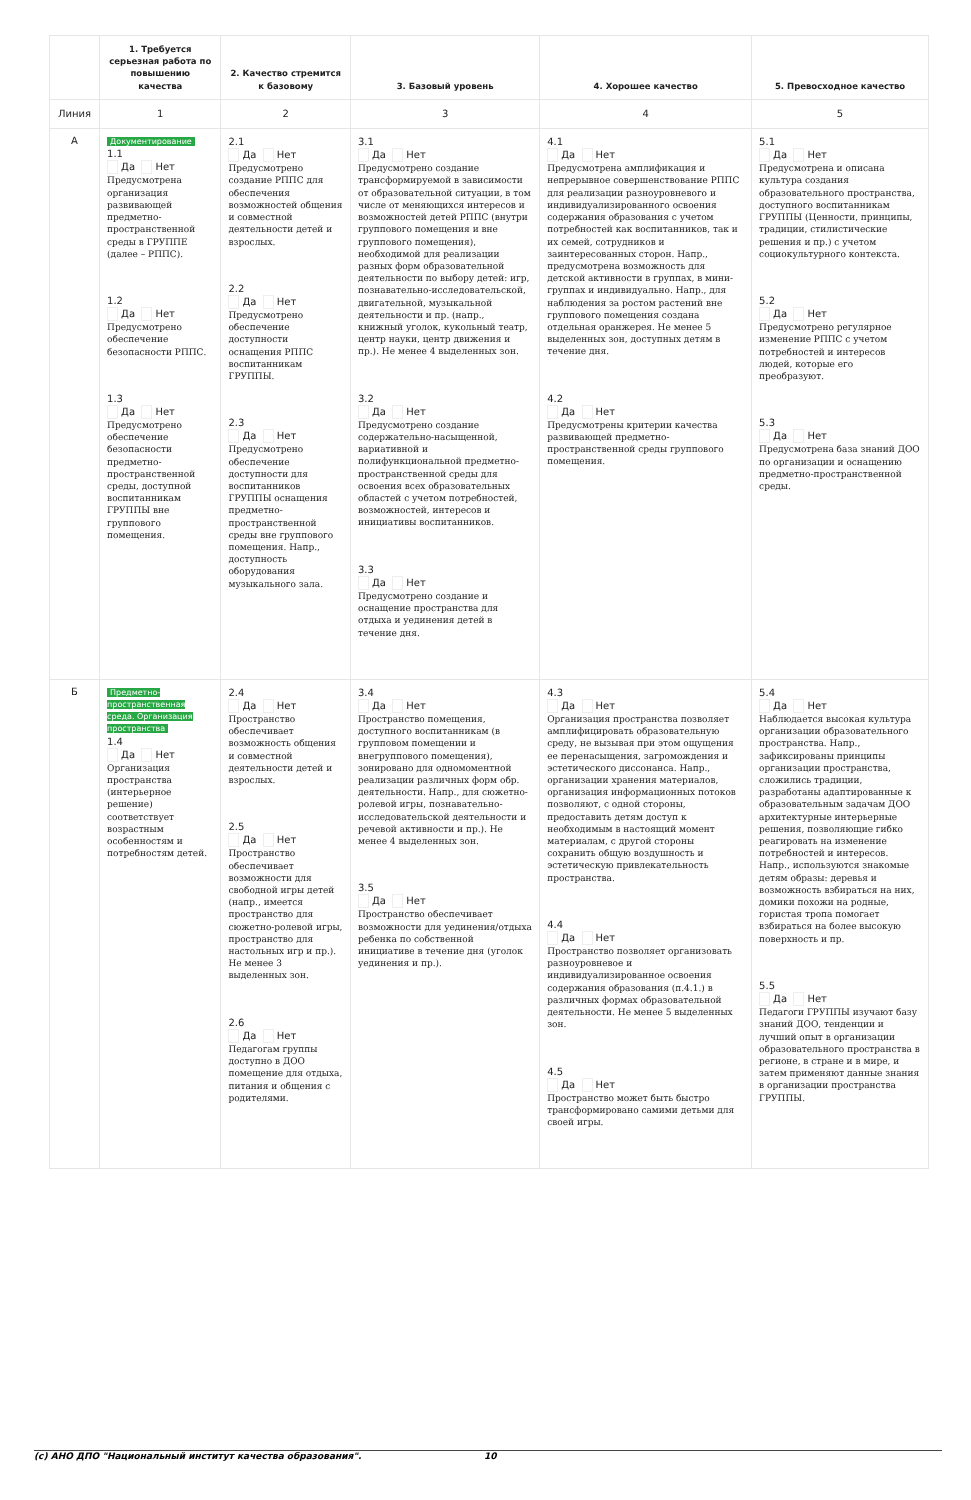| | 1. Требуется серьезная работа по повышению качества | 2. Качество стремится к базовому | 3. Базовый уровень | 4. Хорошее качество | 5. Превосходное качество |
| --- | --- | --- | --- | --- | --- |
| Линия | 1 | 2 | 3 | 4 | 5 |
| А | Документирование 1.1 Да Нет Предусмотрена организация развивающей предметно-пространственной среды в ГРУППЕ (далее – РППС). 1.2 Да Нет Предусмотрено обеспечение безопасности РППС. 1.3 Да Нет Предусмотрено обеспечение безопасности предметно-пространственной среды, доступной воспитанникам ГРУППЫ вне группового помещения. | 2.1 Да Нет Предусмотрено создание РППС для обеспечения возможностей общения и совместной деятельности детей и взрослых. 2.2 Да Нет Предусмотрено обеспечение доступности оснащения РППС воспитанникам ГРУППЫ. 2.3 Да Нет Предусмотрено обеспечение доступности для воспитанников ГРУППЫ оснащения предметно-пространственной среды вне группового помещения. Напр., доступность оборудования музыкального зала. | 3.1 Да Нет Предусмотрено создание трансформируемой в зависимости от образовательной ситуации, в том числе от меняющихся интересов и возможностей детей РППС (внутри группового помещения и вне группового помещения), необходимой для реализации разных форм образовательной деятельности по выбору детей: игр, познавательно-исследовательской, двигательной, музыкальной деятельности и пр. (напр., книжный уголок, кукольный театр, центр науки, центр движения и пр.). Не менее 4 выделенных зон. 3.2 Да Нет Предусмотрено создание содержательно-насыщенной, вариативной и полифункциональной предметно-пространственной среды для освоения всех образовательных областей с учетом потребностей, возможностей, интересов и инициативы воспитанников. 3.3 Да Нет Предусмотрено создание и оснащение пространства для отдыха и уединения детей в течение дня. | 4.1 Да Нет Предусмотрена амплификация и непрерывное совершенствование РППС для реализации разноуровневого и индивидуализированного освоения содержания образования с учетом потребностей как воспитанников, так и их семей, сотрудников и заинтересованных сторон. Напр., предусмотрена возможность для детской активности в группах, в мини-группах и индивидуально. Напр., для наблюдения за ростом растений вне группового помещения создана отдельная оранжерея. Не менее 5 выделенных зон, доступных детям в течение дня. 4.2 Да Нет Предусмотрены критерии качества развивающей предметно-пространственной среды группового помещения. | 5.1 Да Нет Предусмотрена и описана культура создания образовательного пространства, доступного воспитанникам ГРУППЫ (Ценности, принципы, традиции, стилистические решения и пр.) с учетом социокультурного контекста. 5.2 Да Нет Предусмотрено регулярное изменение РППС с учетом потребностей и интересов людей, которые его преобразуют. 5.3 Да Нет Предусмотрена база знаний ДОО по организации и оснащению предметно-пространственной среды. |
| Б | Предметно-пространственная среда. Организация пространства 1.4 Да Нет Организация пространства (интерьерное решение) соответствует возрастным особенностям и потребностям детей. | 2.4 Да Нет Пространство обеспечивает возможность общения и совместной деятельности детей и взрослых. 2.5 Да Нет Пространство обеспечивает возможности для свободной игры детей (напр., имеется пространство для сюжетно-ролевой игры, пространство для настольных игр и пр.). Не менее 3 выделенных зон. 2.6 Да Нет Педагогам группы доступно в ДОО помещение для отдыха, питания и общения с родителями. | 3.4 Да Нет Пространство помещения, доступного воспитанникам (в групповом помещении и внегруппового помещения), зонировано для одномоментной реализации различных форм обр. деятельности. Напр., для сюжетно-ролевой игры, познавательно-исследовательской деятельности и речевой активности и пр.). Не менее 4 выделенных зон. 3.5 Да Нет Пространство обеспечивает возможности для уединения/отдыха ребенка по собственной инициативе в течение дня (уголок уединения и пр.). | 4.3 Да Нет Организация пространства позволяет амплифицировать образовательную среду, не вызывая при этом ощущения ее перенасыщения, загромождения и эстетического диссонанса. Напр., организации хранения материалов, организация информационных потоков позволяют, с одной стороны, предоставить детям доступ к необходимым в настоящий момент материалам, с другой стороны сохранить общую воздушность и эстетическую привлекательность пространства. 4.4 Да Нет Пространство позволяет организовать разноуровневое и индивидуализированное освоения содержания образования (п.4.1.) в различных формах образовательной деятельности. Не менее 5 выделенных зон. 4.5 Да Нет Пространство может быть быстро трансформировано самими детьми для своей игры. | 5.4 Да Нет Наблюдается высокая культура организации образовательного пространства. Напр., зафиксированы принципы организации пространства, сложились традиции, разработаны адаптированные к образовательным задачам ДОО архитектурные интерьерные решения, позволяющие гибко реагировать на изменение потребностей и интересов. Напр., используются знакомые детям образы: деревья и возможность взбираться на них, домики похожи на родные, гористая тропа помогает взбираться на более высокую поверхность и пр. 5.5 Да Нет Педагоги ГРУППЫ изучают базу знаний ДОО, тенденции и лучший опыт в организации образовательного пространства в регионе, в стране и в мире, и затем применяют данные знания в организации пространства ГРУППЫ. |
(c) АНО ДПО "Национальный институт качества образования". 10